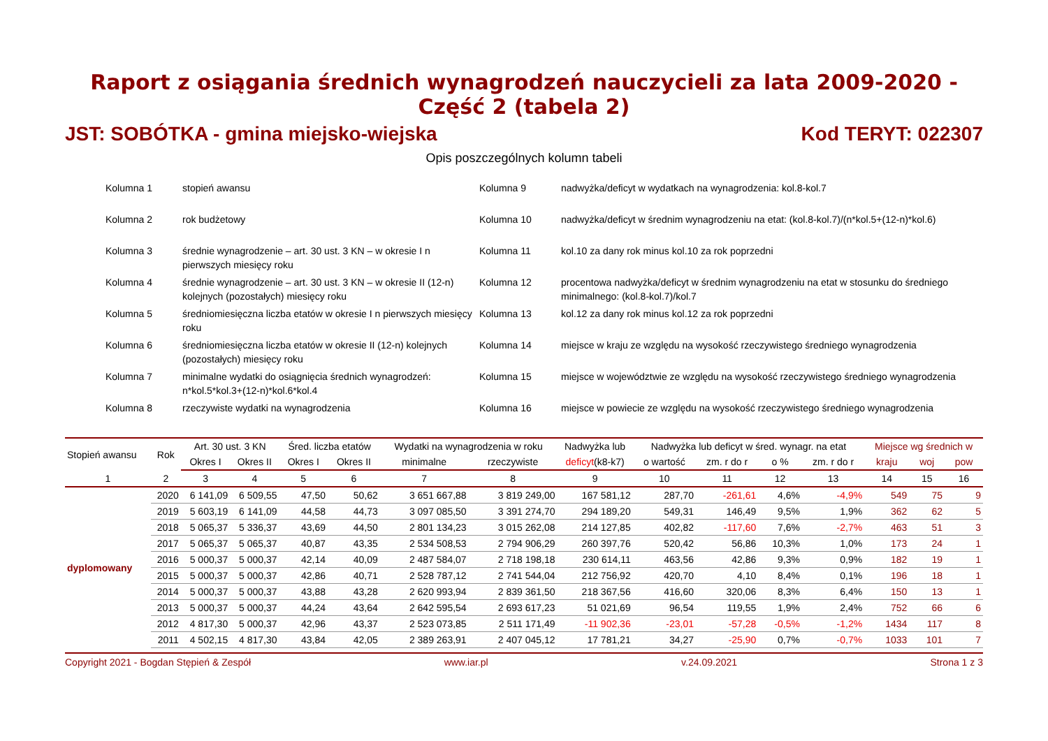Raport z osiągania średnich wynagrodzeń nauczycieli za lata 2009-2020 - Część 2 (tabela 2)
JST: SOBÓTKA - gmina miejsko-wiejska Kod TERYT: 022307
Opis poszczególnych kolumn tabeli
Kolumna 1
stopień awansu
Kolumna 9
nadwyżka/deficyt w wydatkach na wynagrodzenia: kol.8-kol.7
Kolumna 2
rok budżetowy
Kolumna 10
nadwyżka/deficyt w średnim wynagrodzeniu na etat: (kol.8-kol.7)/(n*kol.5+(12-n)*kol.6)
Kolumna 3
średnie wynagrodzenie – art. 30 ust. 3 KN – w okresie I n pierwszych miesięcy roku
Kolumna 11
kol.10 za dany rok minus kol.10 za rok poprzedni
Kolumna 4
średnie wynagrodzenie – art. 30 ust. 3 KN – w okresie II (12-n) kolejnych (pozostałych) miesięcy roku
Kolumna 12
procentowa nadwyżka/deficyt w średnim wynagrodzeniu na etat w stosunku do średniego minimalnego: (kol.8-kol.7)/kol.7
Kolumna 5
średniomiesięczna liczba etatów w okresie I n pierwszych miesięcy roku
Kolumna 13
kol.12 za dany rok minus kol.12 za rok poprzedni
Kolumna 6
średniomiesięczna liczba etatów w okresie II (12-n) kolejnych (pozostałych) miesięcy roku
Kolumna 14
miejsce w kraju ze względu na wysokość rzeczywistego średniego wynagrodzenia
Kolumna 7
minimalne wydatki do osiągnięcia średnich wynagrodzeń: n*kol.5*kol.3+(12-n)*kol.6*kol.4
Kolumna 15
miejsce w województwie ze względu na wysokość rzeczywistego średniego wynagrodzenia
Kolumna 8
rzeczywiste wydatki na wynagrodzenia
Kolumna 16
miejsce w powiecie ze względu na wysokość rzeczywistego średniego wynagrodzenia
| Stopień awansu | Rok | Art. 30 ust. 3 KN | | Śred. liczba etatów | | Wydatki na wynagrodzenia w roku | | Nadwyżka lub | Nadwyżka lub deficyt w śred. wynagr. na etat | | | | Miejsce wg średnich w | | |
| --- | --- | --- | --- | --- | --- | --- | --- | --- | --- | --- | --- | --- | --- | --- | --- |
| | | Okres I | Okres II | Okres I | Okres II | minimalne | rzeczywiste | deficyt (k8-k7) | o wartość | zm. r do r | o % | zm. r do r | kraju | woj | pow |
| 1 | 2 | 3 | 4 | 5 | 6 | 7 | 8 | 9 | 10 | 11 | 12 | 13 | 14 | 15 | 16 |
| dyplomowany | 2020 | 6 141,09 | 6 509,55 | 47,50 | 50,62 | 3 651 667,88 | 3 819 249,00 | 167 581,12 | 287,70 | -261,61 | 4,6% | -4,9% | 549 | 75 | 9 |
| | 2019 | 5 603,19 | 6 141,09 | 44,58 | 44,73 | 3 097 085,50 | 3 391 274,70 | 294 189,20 | 549,31 | 146,49 | 9,5% | 1,9% | 362 | 62 | 5 |
| | 2018 | 5 065,37 | 5 336,37 | 43,69 | 44,50 | 2 801 134,23 | 3 015 262,08 | 214 127,85 | 402,82 | -117,60 | 7,6% | -2,7% | 463 | 51 | 3 |
| | 2017 | 5 065,37 | 5 065,37 | 40,87 | 43,35 | 2 534 508,53 | 2 794 906,29 | 260 397,76 | 520,42 | 56,86 | 10,3% | 1,0% | 173 | 24 | 1 |
| | 2016 | 5 000,37 | 5 000,37 | 42,14 | 40,09 | 2 487 584,07 | 2 718 198,18 | 230 614,11 | 463,56 | 42,86 | 9,3% | 0,9% | 182 | 19 | 1 |
| | 2015 | 5 000,37 | 5 000,37 | 42,86 | 40,71 | 2 528 787,12 | 2 741 544,04 | 212 756,92 | 420,70 | 4,10 | 8,4% | 0,1% | 196 | 18 | 1 |
| | 2014 | 5 000,37 | 5 000,37 | 43,88 | 43,28 | 2 620 993,94 | 2 839 361,50 | 218 367,56 | 416,60 | 320,06 | 8,3% | 6,4% | 150 | 13 | 1 |
| | 2013 | 5 000,37 | 5 000,37 | 44,24 | 43,64 | 2 642 595,54 | 2 693 617,23 | 51 021,69 | 96,54 | 119,55 | 1,9% | 2,4% | 752 | 66 | 6 |
| | 2012 | 4 817,30 | 5 000,37 | 42,96 | 43,37 | 2 523 073,85 | 2 511 171,49 | -11 902,36 | -23,01 | -57,28 | -0,5% | -1,2% | 1434 | 117 | 8 |
| | 2011 | 4 502,15 | 4 817,30 | 43,84 | 42,05 | 2 389 263,91 | 2 407 045,12 | 17 781,21 | 34,27 | -25,90 | 0,7% | -0,7% | 1033 | 101 | 7 |
Copyright 2021 - Bogdan Stępień & Zespół www.iar.pl v.24.09.2021 Strona 1 z 3